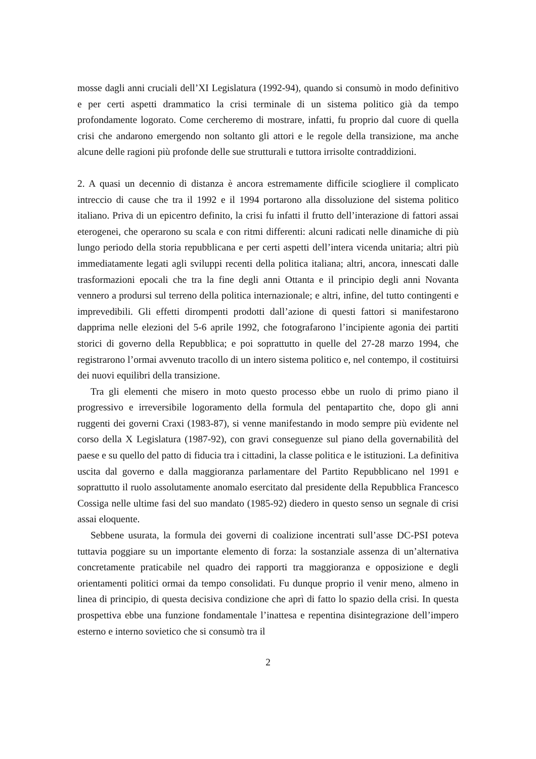mosse dagli anni cruciali dell’XI Legislatura (1992-94), quando si consumò in modo de­finitivo e per certi aspetti drammatico la crisi terminale di un sistema politico già da tempo profondamente logorato. Come cercheremo di mostrare, infatti, fu proprio dal cuore di quella crisi che andarono emergendo non soltanto gli attori e le regole della transizione, ma anche alcune delle ragioni più profonde delle sue strutturali e tuttora ir­risolte contraddizioni.
2. A quasi un decennio di distanza è ancora estremamente difficile sciogliere il compli­cato intreccio di cause che tra il 1992 e il 1994 portarono alla dissoluzione del sistema politico italiano. Priva di un epicentro definito, la crisi fu infatti il frutto dell’interazione di fattori assai eterogenei, che operarono su scala e con ritmi differenti: alcuni radicati nelle dinamiche di più lungo periodo della storia repubblicana e per certi aspetti dell’in­tera vicenda unitaria; altri più immediatamente legati agli sviluppi recenti della politica italiana; altri, ancora, innescati dalle trasformazioni epocali che tra la fine degli anni Ot­tanta e il principio degli anni Novanta vennero a prodursi sul terreno della politica inter­nazionale; e altri, infine, del tutto contingenti e imprevedibili. Gli effetti dirompenti pro­dotti dall’azione di questi fattori si manifestarono dapprima nelle elezioni del 5-6 aprile 1992, che fotografarono l’incipiente agonia dei partiti storici di governo della Repubbli­ca; e poi soprattutto in quelle del 27-28 marzo 1994, che registrarono l’ormai avvenuto tracollo di un intero sistema politico e, nel contempo, il costituirsi dei nuovi equilibri della transizione.
Tra gli elementi che misero in moto questo processo ebbe un ruolo di primo piano il progressivo e irreversibile logoramento della formula del pentapartito che, dopo gli anni ruggenti dei governi Craxi (1983-87), si venne manifestando in modo sempre più evi­dente nel corso della X Legislatura (1987-92), con gravi conseguenze sul piano della governabilità del paese e su quello del patto di fiducia tra i cittadini, la classe politica e le istituzioni. La definitiva uscita dal governo e dalla maggioranza parlamentare del Par­tito Repubblicano nel 1991 e soprattutto il ruolo assolutamente anomalo esercitato dal presidente della Repubblica Francesco Cossiga nelle ultime fasi del suo mandato (1985-92) diedero in questo senso un segnale di crisi assai eloquente.
Sebbene usurata, la formula dei governi di coalizione incentrati sull’asse DC-PSI po­teva tuttavia poggiare su un importante elemento di forza: la sostanziale assenza di un’alternativa concretamente praticabile nel quadro dei rapporti tra maggioranza e op­posizione e degli orientamenti politici ormai da tempo consolidati. Fu dunque proprio il venir meno, almeno in linea di principio, di questa decisiva condizione che aprì di fatto lo spazio della crisi. In questa prospettiva ebbe una funzione fondamentale l’inattesa e repentina disintegrazione dell’impero esterno e interno sovietico che si consumò tra il
2